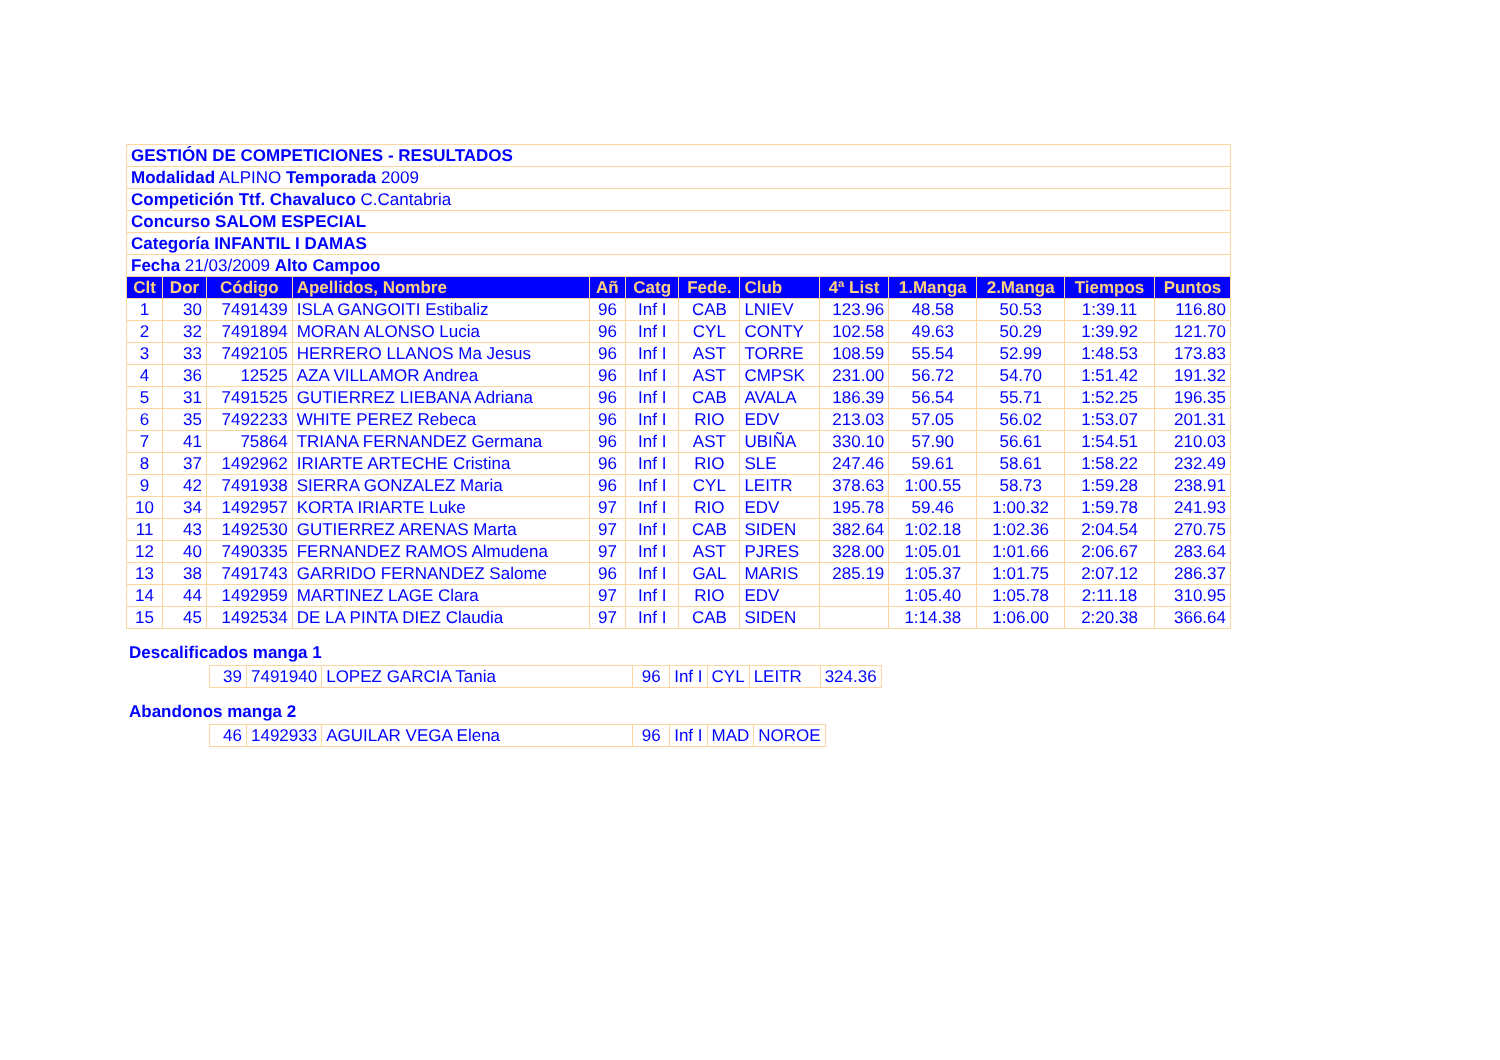| GESTIÓN DE COMPETICIONES - RESULTADOS | | | | | | | | | | | | |
| Modalidad ALPINO Temporada 2009 | | | | | | | | | | | | |
| Competición Ttf. Chavaluco C.Cantabria | | | | | | | | | | | | |
| Concurso SALOM ESPECIAL | | | | | | | | | | | | |
| Categoría INFANTIL I DAMAS | | | | | | | | | | | | |
| Fecha 21/03/2009 Alto Campoo | | | | | | | | | | | | |
| Clt | Dor | Código | Apellidos, Nombre | Añ | Catg | Fede. | Club | 4ª List | 1.Manga | 2.Manga | Tiempos | Puntos |
| 1 | 30 | 7491439 | ISLA GANGOITI Estibaliz | 96 | Inf I | CAB | LNIEV | 123.96 | 48.58 | 50.53 | 1:39.11 | 116.80 |
| 2 | 32 | 7491894 | MORAN ALONSO Lucia | 96 | Inf I | CYL | CONTY | 102.58 | 49.63 | 50.29 | 1:39.92 | 121.70 |
| 3 | 33 | 7492105 | HERRERO LLANOS Ma Jesus | 96 | Inf I | AST | TORRE | 108.59 | 55.54 | 52.99 | 1:48.53 | 173.83 |
| 4 | 36 | 12525 | AZA VILLAMOR Andrea | 96 | Inf I | AST | CMPSK | 231.00 | 56.72 | 54.70 | 1:51.42 | 191.32 |
| 5 | 31 | 7491525 | GUTIERREZ LIEBANA Adriana | 96 | Inf I | CAB | AVALA | 186.39 | 56.54 | 55.71 | 1:52.25 | 196.35 |
| 6 | 35 | 7492233 | WHITE PEREZ Rebeca | 96 | Inf I | RIO | EDV | 213.03 | 57.05 | 56.02 | 1:53.07 | 201.31 |
| 7 | 41 | 75864 | TRIANA FERNANDEZ Germana | 96 | Inf I | AST | UBIÑA | 330.10 | 57.90 | 56.61 | 1:54.51 | 210.03 |
| 8 | 37 | 1492962 | IRIARTE ARTECHE Cristina | 96 | Inf I | RIO | SLE | 247.46 | 59.61 | 58.61 | 1:58.22 | 232.49 |
| 9 | 42 | 7491938 | SIERRA GONZALEZ Maria | 96 | Inf I | CYL | LEITR | 378.63 | 1:00.55 | 58.73 | 1:59.28 | 238.91 |
| 10 | 34 | 1492957 | KORTA IRIARTE Luke | 97 | Inf I | RIO | EDV | 195.78 | 59.46 | 1:00.32 | 1:59.78 | 241.93 |
| 11 | 43 | 1492530 | GUTIERREZ ARENAS Marta | 97 | Inf I | CAB | SIDEN | 382.64 | 1:02.18 | 1:02.36 | 2:04.54 | 270.75 |
| 12 | 40 | 7490335 | FERNANDEZ RAMOS Almudena | 97 | Inf I | AST | PJRES | 328.00 | 1:05.01 | 1:01.66 | 2:06.67 | 283.64 |
| 13 | 38 | 7491743 | GARRIDO FERNANDEZ Salome | 96 | Inf I | GAL | MARIS | 285.19 | 1:05.37 | 1:01.75 | 2:07.12 | 286.37 |
| 14 | 44 | 1492959 | MARTINEZ LAGE Clara | 97 | Inf I | RIO | EDV | | 1:05.40 | 1:05.78 | 2:11.18 | 310.95 |
| 15 | 45 | 1492534 | DE LA PINTA DIEZ Claudia | 97 | Inf I | CAB | SIDEN | | 1:14.38 | 1:06.00 | 2:20.38 | 366.64 |
Descalificados manga 1
| 39 | 7491940 | LOPEZ GARCIA Tania | 96 | Inf I | CYL | LEITR | 324.36 |
Abandonos manga 2
| 46 | 1492933 | AGUILAR VEGA Elena | 96 | Inf I | MAD | NOROE |